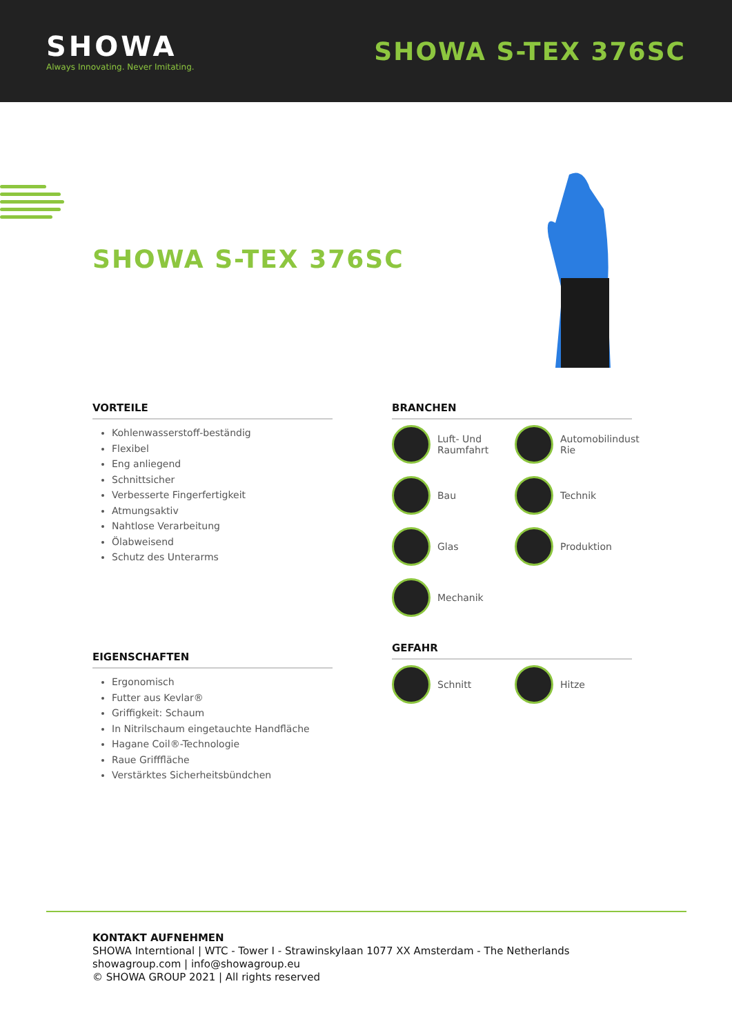SHOWA
Always Innovating. Never Imitating.
SHOWA S-TEX 376SC
SHOWA S-TEX 376SC
VORTEILE
Kohlenwasserstoff-beständig
Flexibel
Eng anliegend
Schnittsicher
Verbesserte Fingerfertigkeit
Atmungsaktiv
Nahtlose Verarbeitung
Ölabweisend
Schutz des Unterarms
EIGENSCHAFTEN
Ergonomisch
Futter aus Kevlar®
Griffigkeit: Schaum
In Nitrilschaum eingetauchte Handfläche
Hagane Coil®-Technologie
Raue Grifffläche
Verstärktes Sicherheitsbündchen
BRANCHEN
Luft- Und Raumfahrt
Automobilindust Rie
Bau
Technik
Glas
Produktion
Mechanik
GEFAHR
Schnitt
Hitze
KONTAKT AUFNEHMEN
SHOWA Interntional | WTC - Tower I - Strawinskylaan 1077 XX Amsterdam - The Netherlands
showagroup.com | info@showagroup.eu
© SHOWA GROUP 2021 | All rights reserved